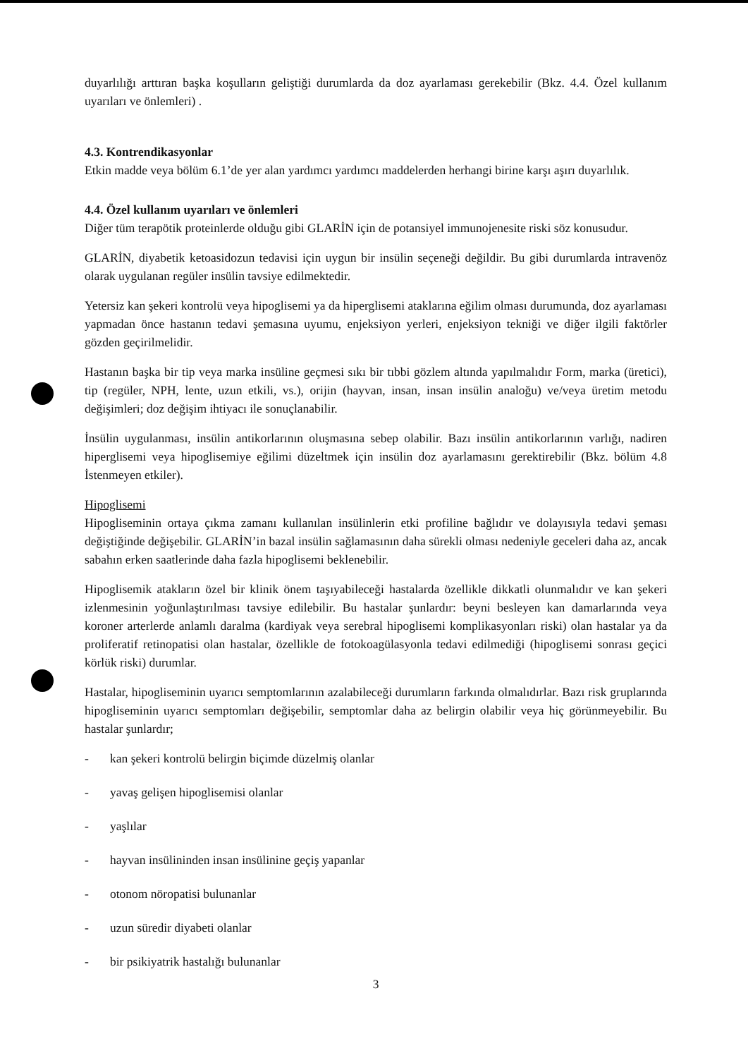duyarlılığı arttıran başka koşulların geliştiği durumlarda da doz ayarlaması gerekebilir (Bkz. 4.4. Özel kullanım uyarıları ve önlemleri) .
4.3. Kontrendikasyonlar
Etkin madde veya bölüm 6.1’de yer alan yardımcı yardımcı maddelerden herhangi birine karşı aşırı duyarlılık.
4.4. Özel kullanım uyarıları ve önlemleri
Diğer tüm terapötik proteinlerde olduğu gibi GLARİN için de potansiyel immunojenesite riski söz konusudur.
GLARİN, diyabetik ketoasidozun tedavisi için uygun bir insülin seçeneği değildir. Bu gibi durumlarda intravenöz olarak uygulanan regüler insülin tavsiye edilmektedir.
Yetersiz kan şekeri kontrolü veya hipoglisemi ya da hiperglisemi ataklarına eğilim olması durumunda, doz ayarlaması yapmadan önce hastanın tedavi şemasına uyumu, enjeksiyon yerleri, enjeksiyon tekniği ve diğer ilgili faktörler gözden geçirilmelidir.
Hastanın başka bir tip veya marka insüline geçmesi sıkı bir tıbbi gözlem altında yapılmalıdır Form, marka (üretici), tip (regüler, NPH, lente, uzun etkili, vs.), orijin (hayvan, insan, insan insülin analoğu) ve/veya üretim metodu değişimleri; doz değişim ihtiyacı ile sonuçlanabilir.
İnsülin uygulanması, insülin antikorlarının oluşmasına sebep olabilir. Bazı insülin antikorlarının varlığı, nadiren hiperglisemi veya hipoglisemiye eğilimi düzeltmek için insülin doz ayarlamasını gerektirebilir (Bkz. bölüm 4.8 İstenmeyen etkiler).
Hipoglisemi
Hipogliseminin ortaya çıkma zamanı kullanılan insülinlerin etki profiline bağlıdır ve dolayısıyla tedavi şeması değiştiğinde değişebilir. GLARİN’in bazal insülin sağlamasının daha sürekli olması nedeniyle geceleri daha az, ancak sabahın erken saatlerinde daha fazla hipoglisemi beklenebilir.
Hipoglisemik atakların özel bir klinik önem taşıyabileceği hastalarda özellikle dikkatli olunmalıdır ve kan şekeri izlenmesinin yoğunlaştırılması tavsiye edilebilir. Bu hastalar şunlardır: beyni besleyen kan damarlarında veya koroner arterlerde anlamlı daralma (kardiyak veya serebral hipoglisemi komplikasyonları riski) olan hastalar ya da proliferatif retinopatisi olan hastalar, özellikle de fotokoagülasyonla tedavi edilmediği (hipoglisemi sonrası geçici körlük riski) durumlar.
Hastalar, hipogliseminin uyarıcı semptomlarının azalabileceği durumların farkında olmalıdırlar. Bazı risk gruplarında hipogliseminin uyarıcı semptomları değişebilir, semptomlar daha az belirgin olabilir veya hiç görünmeyebilir. Bu hastalar şunlardır;
- kan şekeri kontrolü belirgin biçimde düzelmiş olanlar
- yavaş gelişen hipoglisemisi olanlar
- yaşlılar
- hayvan insülininden insan insülinine geçiş yapanlar
- otonom nöropatisi bulunanlar
- uzun süredir diyabeti olanlar
- bir psikiyatrik hastalığı bulunanlar
3